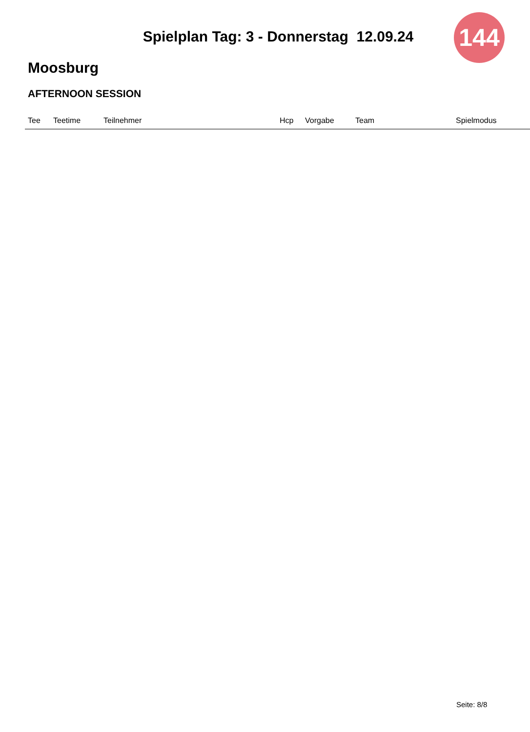144
Spielplan Tag: 3 - Donnerstag 12.09.24
Moosburg
AFTERNOON SESSION
| Tee | Teetime | Teilnehmer | Hcp | Vorgabe | Team | Spielmodus |
| --- | --- | --- | --- | --- | --- | --- |
Seite: 8/8